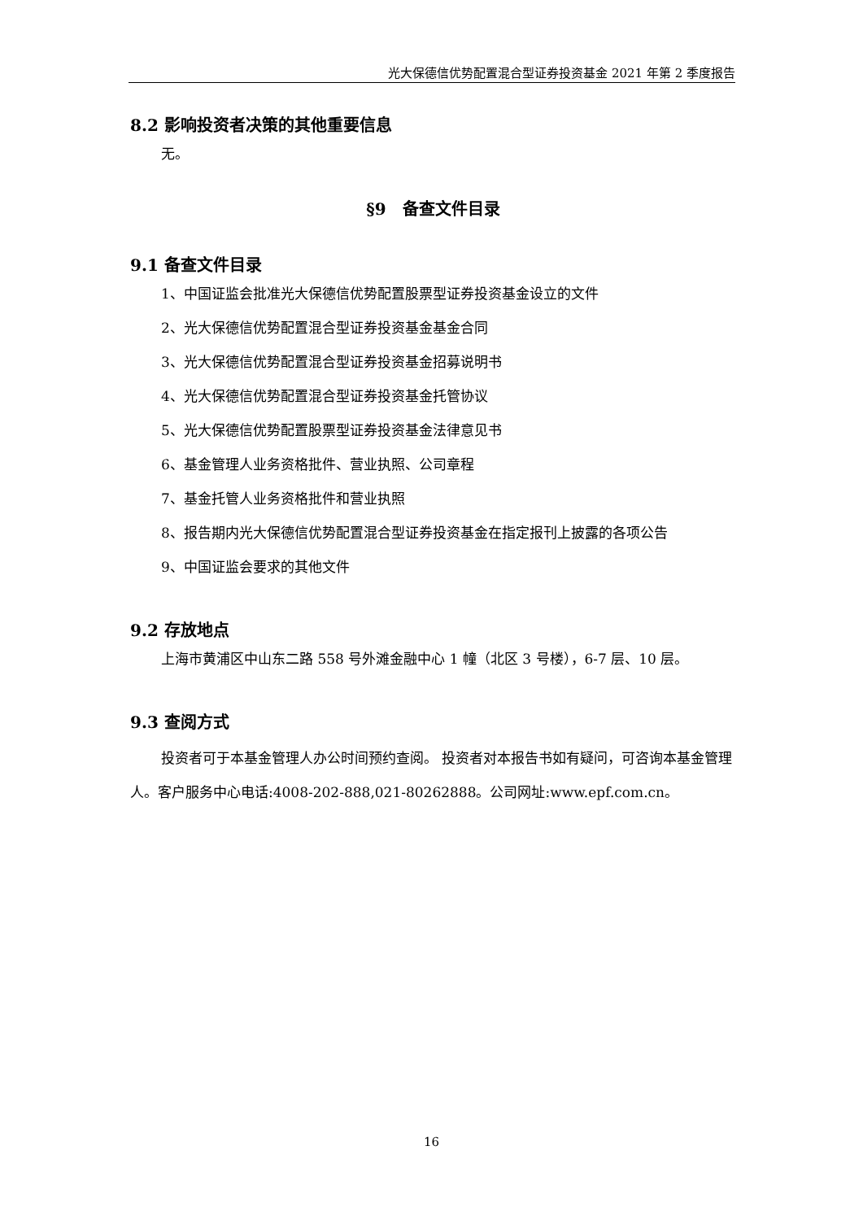光大保德信优势配置混合型证券投资基金 2021 年第 2 季度报告
8.2 影响投资者决策的其他重要信息
无。
§9　备查文件目录
9.1 备查文件目录
1、中国证监会批准光大保德信优势配置股票型证券投资基金设立的文件
2、光大保德信优势配置混合型证券投资基金基金合同
3、光大保德信优势配置混合型证券投资基金招募说明书
4、光大保德信优势配置混合型证券投资基金托管协议
5、光大保德信优势配置股票型证券投资基金法律意见书
6、基金管理人业务资格批件、营业执照、公司章程
7、基金托管人业务资格批件和营业执照
8、报告期内光大保德信优势配置混合型证券投资基金在指定报刊上披露的各项公告
9、中国证监会要求的其他文件
9.2 存放地点
上海市黄浦区中山东二路 558 号外滩金融中心 1 幢（北区 3 号楼），6-7 层、10 层。
9.3 查阅方式
投资者可于本基金管理人办公时间预约查阅。 投资者对本报告书如有疑问，可咨询本基金管理人。客户服务中心电话:4008-202-888,021-80262888。公司网址:www.epf.com.cn。
16